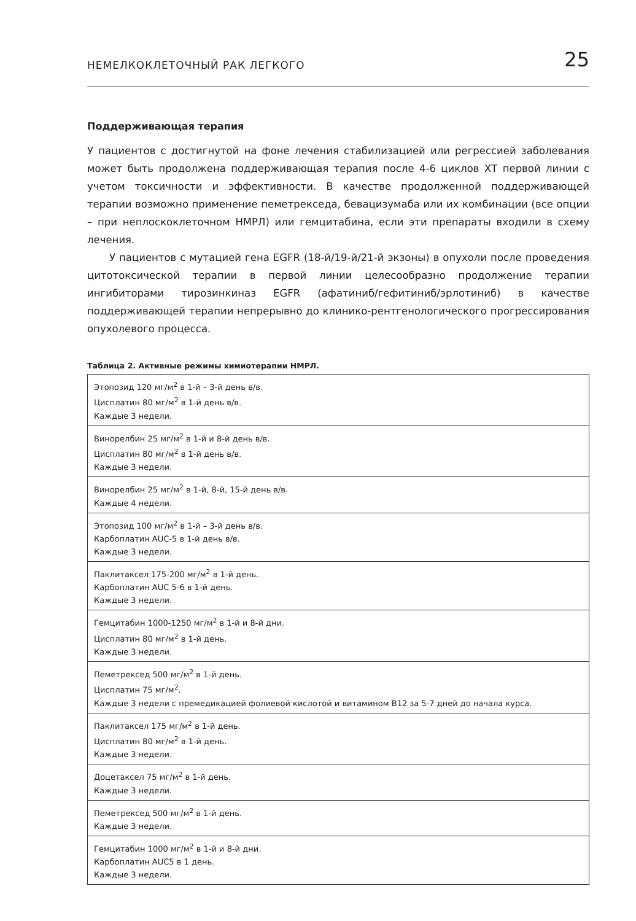НЕМЕЛКОКЛЕТОЧНЫЙ РАК ЛЕГКОГО 25
Поддерживающая терапия
У пациентов с достигнутой на фоне лечения стабилизацией или регрессией заболевания может быть продолжена поддерживающая терапия после 4-6 циклов ХТ первой линии с учетом токсичности и эффективности. В качестве продолженной поддерживающей терапии возможно применение пеметрекседа, бевацизумаба или их комбинации (все опции – при неплоскоклеточном НМРЛ) или гемцитабина, если эти препараты входили в схему лечения.
У пациентов с мутацией гена EGFR (18-й/19-й/21-й экзоны) в опухоли после проведения цитотоксической терапии в первой линии целесообразно продолжение терапии ингибиторами тирозинкиназ EGFR (афатиниб/гефитиниб/эрлотиниб) в качестве поддерживающей терапии непрерывно до клинико-рентгенологического прогрессирования опухолевого процесса.
Таблица 2. Активные режимы химиотерапии НМРЛ.
| Этопозид 120 мг/м<sup>2</sup> в 1-й – 3-й день в/в. Цисплатин 80 мг/м<sup>2</sup> в 1-й день в/в. Каждые 3 недели. |
| Винорелбин 25 мг/м<sup>2</sup> в 1-й и 8-й день в/в. Цисплатин 80 мг/м<sup>2</sup> в 1-й день в/в. Каждые 3 недели. |
| Винорелбин 25 мг/м<sup>2</sup> в 1-й, 8-й, 15-й день в/в. Каждые 4 недели. |
| Этопозид 100 мг/м<sup>2</sup> в 1-й – 3-й день в/в. Карбоплатин AUC-5 в 1-й день в/в. Каждые 3 недели. |
| Паклитаксел 175-200 мг/м<sup>2</sup> в 1-й день. Карбоплатин AUC 5-6 в 1-й день. Каждые 3 недели. |
| Гемцитабин 1000-1250 мг/м<sup>2</sup> в 1-й и 8-й дни. Цисплатин 80 мг/м<sup>2</sup> в 1-й день. Каждые 3 недели. |
| Пеметрексед 500 мг/м<sup>2</sup> в 1-й день. Цисплатин 75 мг/м<sup>2</sup>. Каждые 3 недели с премедикацией фолиевой кислотой и витамином B12 за 5-7 дней до начала курса. |
| Паклитаксел 175 мг/м<sup>2</sup> в 1-й день. Цисплатин 80 мг/м<sup>2</sup> в 1-й день. Каждые 3 недели. |
| Доцетаксел 75 мг/м<sup>2</sup> в 1-й день. Каждые 3 недели. |
| Пеметрексед 500 мг/м<sup>2</sup> в 1-й день. Каждые 3 недели. |
| Гемцитабин 1000 мг/м<sup>2</sup> в 1-й и 8-й дни. Карбоплатин AUC5 в 1 день. Каждые 3 недели. |